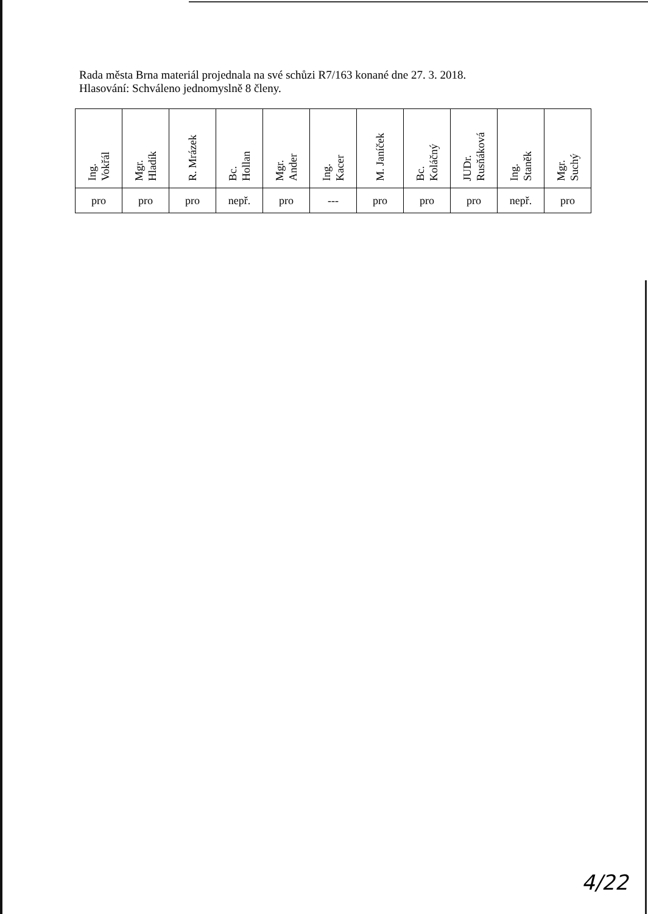Rada města Brna materiál projednala na své schůzi R7/163 konané dne 27. 3. 2018.
Hlasování: Schváleno jednomyslně 8 členy.
| Ing. Vokřál | Mgr. Hladík | R. Mrázek | Bc. Hollan | Mgr. Ander | Ing. Kacer | M. Janíček | Bc. Koláčný | JUDr. Rusňáková | Ing. Staněk | Mgr. Suchý |
| --- | --- | --- | --- | --- | --- | --- | --- | --- | --- | --- |
| pro | pro | pro | nepř. | pro | --- | pro | pro | pro | nepř. | pro |
4/22